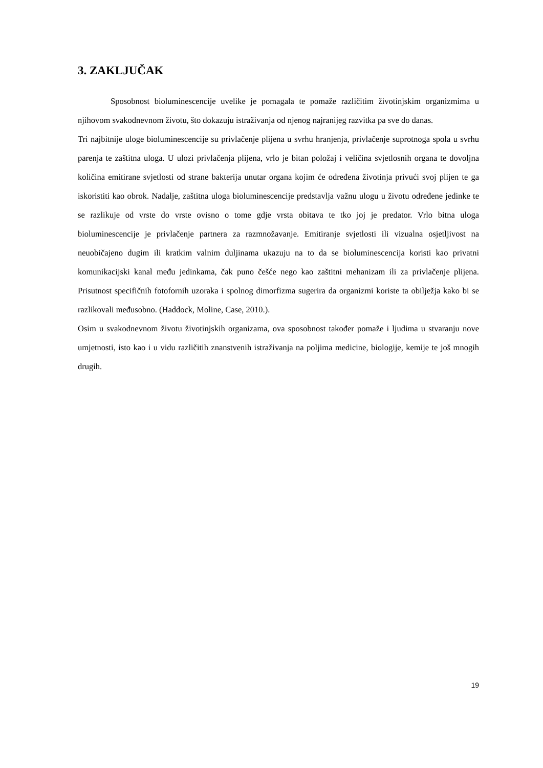3. ZAKLJUČAK
Sposobnost bioluminescencije uvelike je pomagala te pomaže različitim životinjskim organizmima u njihovom svakodnevnom životu, što dokazuju istraživanja od njenog najranijeg razvitka pa sve do danas.
Tri najbitnije uloge bioluminescencije su privlačenje plijena u svrhu hranjenja, privlačenje suprotnoga spola u svrhu parenja te zaštitna uloga. U ulozi privlačenja plijena, vrlo je bitan položaj i veličina svjetlosnih organa te dovoljna količina emitirane svjetlosti od strane bakterija unutar organa kojim će određena životinja privući svoj plijen te ga iskoristiti kao obrok. Nadalje, zaštitna uloga bioluminescencije predstavlja važnu ulogu u životu određene jedinke te se razlikuje od vrste do vrste ovisno o tome gdje vrsta obitava te tko joj je predator. Vrlo bitna uloga bioluminescencije je privlačenje partnera za razmnožavanje. Emitiranje svjetlosti ili vizualna osjetljivost na neuobičajeno dugim ili kratkim valnim duljinama ukazuju na to da se bioluminescencija koristi kao privatni komunikacijski kanal među jedinkama, čak puno češće nego kao zaštitni mehanizam ili za privlačenje plijena. Prisutnost specifičnih fotofornih uzoraka i spolnog dimorfizma sugerira da organizmi koriste ta obilježja kako bi se razlikovali međusobno. (Haddock, Moline, Case, 2010.).
Osim u svakodnevnom životu životinjskih organizama, ova sposobnost također pomaže i ljudima u stvaranju nove umjetnosti, isto kao i u vidu različitih znanstvenih istraživanja na poljima medicine, biologije, kemije te još mnogih drugih.
19